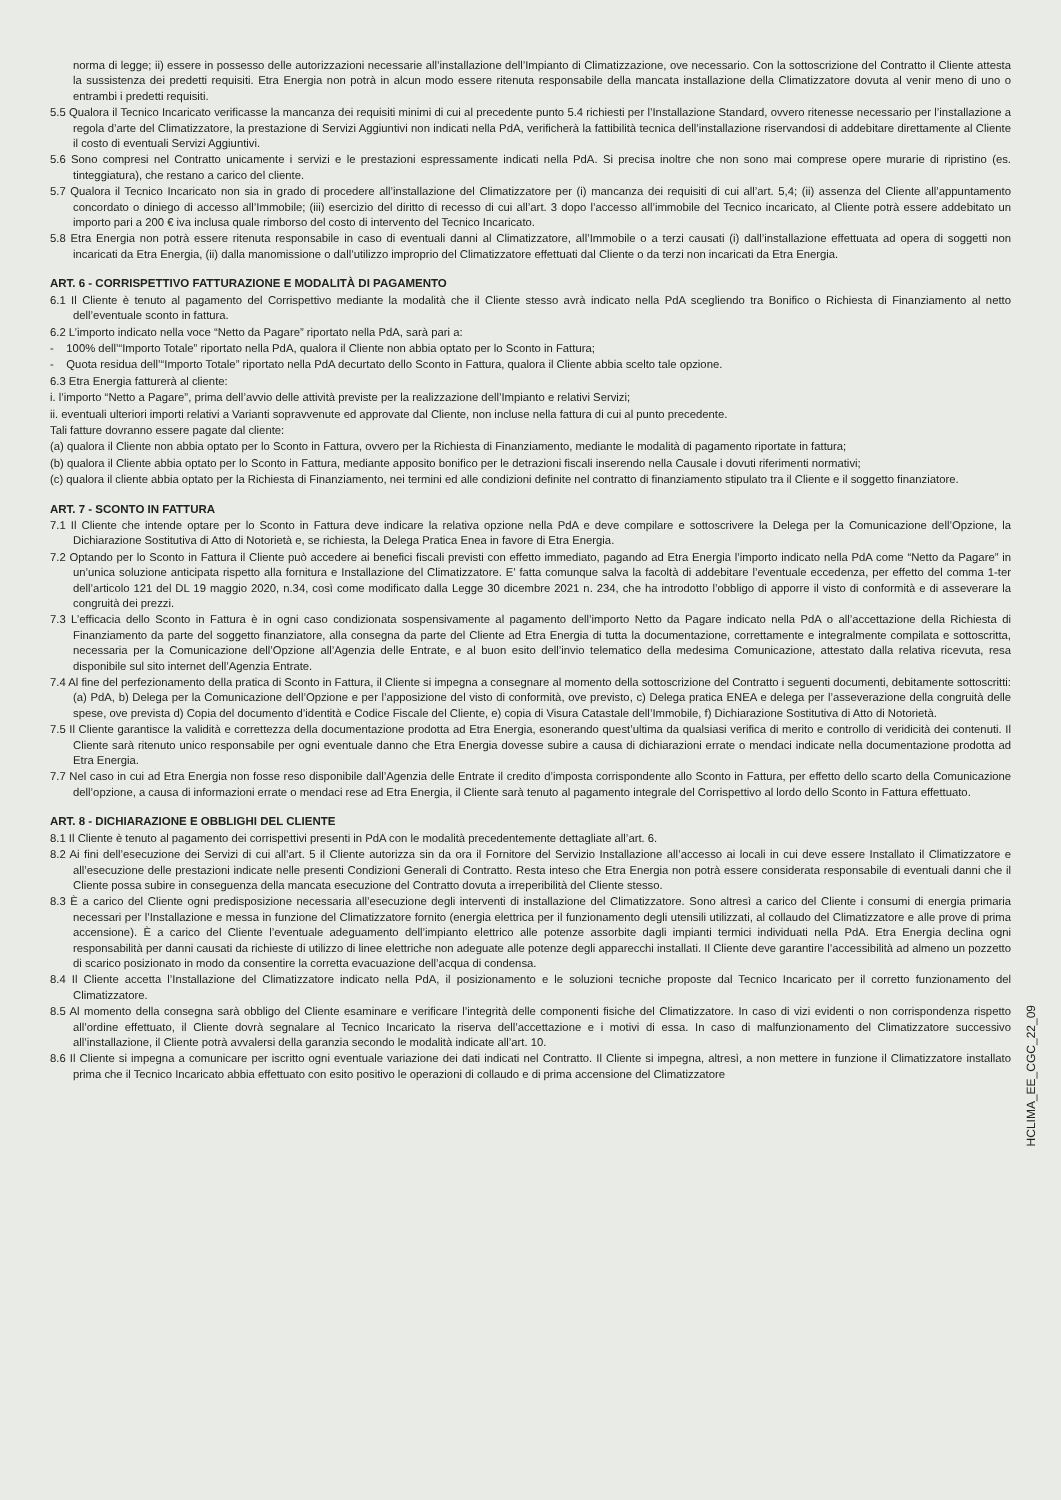norma di legge; ii) essere in possesso delle autorizzazioni necessarie all’installazione dell’Impianto di Climatizzazione, ove necessario. Con la sottoscrizione del Contratto il Cliente attesta la sussistenza dei predetti requisiti. Etra Energia non potrà in alcun modo essere ritenuta responsabile della mancata installazione della Climatizzatore dovuta al venir meno di uno o entrambi i predetti requisiti.
5.5 Qualora il Tecnico Incaricato verificasse la mancanza dei requisiti minimi di cui al precedente punto 5.4 richiesti per l’Installazione Standard, ovvero ritenesse necessario per l’installazione a regola d’arte del Climatizzatore, la prestazione di Servizi Aggiuntivi non indicati nella PdA, verificherà la fattibilità tecnica dell’installazione riservandosi di addebitare direttamente al Cliente il costo di eventuali Servizi Aggiuntivi.
5.6 Sono compresi nel Contratto unicamente i servizi e le prestazioni espressamente indicati nella PdA. Si precisa inoltre che non sono mai comprese opere murarie di ripristino (es. tinteggiatura), che restano a carico del cliente.
5.7 Qualora il Tecnico Incaricato non sia in grado di procedere all’installazione del Climatizzatore per (i) mancanza dei requisiti di cui all’art. 5,4; (ii) assenza del Cliente all’appuntamento concordato o diniego di accesso all’Immobile; (iii) esercizio del diritto di recesso di cui all’art. 3 dopo l’accesso all’immobile del Tecnico incaricato, al Cliente potrà essere addebitato un importo pari a 200 € iva inclusa quale rimborso del costo di intervento del Tecnico Incaricato.
5.8 Etra Energia non potrà essere ritenuta responsabile in caso di eventuali danni al Climatizzatore, all’Immobile o a terzi causati (i) dall’installazione effettuata ad opera di soggetti non incaricati da Etra Energia, (ii) dalla manomissione o dall’utilizzo improprio del Climatizzatore effettuati dal Cliente o da terzi non incaricati da Etra Energia.
ART. 6 - CORRISPETTIVO FATTURAZIONE E MODALITÀ DI PAGAMENTO
6.1 Il Cliente è tenuto al pagamento del Corrispettivo mediante la modalità che il Cliente stesso avrà indicato nella PdA scegliendo tra Bonifico o Richiesta di Finanziamento al netto dell’eventuale sconto in fattura.
6.2 L’importo indicato nella voce “Netto da Pagare” riportato nella PdA, sarà pari a:
- 100% dell’“Importo Totale” riportato nella PdA, qualora il Cliente non abbia optato per lo Sconto in Fattura;
- Quota residua dell’“Importo Totale” riportato nella PdA decurtato dello Sconto in Fattura, qualora il Cliente abbia scelto tale opzione.
6.3 Etra Energia fatturerà al cliente:
i. l’importo “Netto a Pagare”, prima dell’avvio delle attività previste per la realizzazione dell’Impianto e relativi Servizi;
ii. eventuali ulteriori importi relativi a Varianti sopravvenute ed approvate dal Cliente, non incluse nella fattura di cui al punto precedente.
Tali fatture dovranno essere pagate dal cliente:
(a) qualora il Cliente non abbia optato per lo Sconto in Fattura, ovvero per la Richiesta di Finanziamento, mediante le modalità di pagamento riportate in fattura;
(b) qualora il Cliente abbia optato per lo Sconto in Fattura, mediante apposito bonifico per le detrazioni fiscali inserendo nella Causale i dovuti riferimenti normativi;
(c) qualora il cliente abbia optato per la Richiesta di Finanziamento, nei termini ed alle condizioni definite nel contratto di finanziamento stipulato tra il Cliente e il soggetto finanziatore.
ART. 7 - SCONTO IN FATTURA
7.1 Il Cliente che intende optare per lo Sconto in Fattura deve indicare la relativa opzione nella PdA e deve compilare e sottoscrivere la Delega per la Comunicazione dell’Opzione, la Dichiarazione Sostitutiva di Atto di Notorietà e, se richiesta, la Delega Pratica Enea in favore di Etra Energia.
7.2 Optando per lo Sconto in Fattura il Cliente può accedere ai benefici fiscali previsti con effetto immediato, pagando ad Etra Energia l’importo indicato nella PdA come “Netto da Pagare” in un’unica soluzione anticipata rispetto alla fornitura e Installazione del Climatizzatore. E’ fatta comunque salva la facoltà di addebitare l’eventuale eccedenza, per effetto del comma 1-ter dell’articolo 121 del DL 19 maggio 2020, n.34, così come modificato dalla Legge 30 dicembre 2021 n. 234, che ha introdotto l’obbligo di apporre il visto di conformità e di asseverare la congruità dei prezzi.
7.3 L’efficacia dello Sconto in Fattura è in ogni caso condizionata sospensivamente al pagamento dell’importo Netto da Pagare indicato nella PdA o all’accettazione della Richiesta di Finanziamento da parte del soggetto finanziatore, alla consegna da parte del Cliente ad Etra Energia di tutta la documentazione, correttamente e integralmente compilata e sottoscritta, necessaria per la Comunicazione dell’Opzione all’Agenzia delle Entrate, e al buon esito dell’invio telematico della medesima Comunicazione, attestato dalla relativa ricevuta, resa disponibile sul sito internet dell’Agenzia Entrate.
7.4 Al fine del perfezionamento della pratica di Sconto in Fattura, il Cliente si impegna a consegnare al momento della sottoscrizione del Contratto i seguenti documenti, debitamente sottoscritti: (a) PdA, b) Delega per la Comunicazione dell’Opzione e per l’apposizione del visto di conformità, ove previsto, c) Delega pratica ENEA e delega per l’asseverazione della congruità delle spese, ove prevista d) Copia del documento d’identità e Codice Fiscale del Cliente, e) copia di Visura Catastale dell’Immobile, f) Dichiarazione Sostitutiva di Atto di Notorietà.
7.5 Il Cliente garantisce la validità e correttezza della documentazione prodotta ad Etra Energia, esonerando quest’ultima da qualsiasi verifica di merito e controllo di veridicità dei contenuti. Il Cliente sarà ritenuto unico responsabile per ogni eventuale danno che Etra Energia dovesse subire a causa di dichiarazioni errate o mendaci indicate nella documentazione prodotta ad Etra Energia.
7.7 Nel caso in cui ad Etra Energia non fosse reso disponibile dall’Agenzia delle Entrate il credito d’imposta corrispondente allo Sconto in Fattura, per effetto dello scarto della Comunicazione dell’opzione, a causa di informazioni errate o mendaci rese ad Etra Energia, il Cliente sarà tenuto al pagamento integrale del Corrispettivo al lordo dello Sconto in Fattura effettuato.
ART. 8 - DICHIARAZIONE E OBBLIGHI DEL CLIENTE
8.1 Il Cliente è tenuto al pagamento dei corrispettivi presenti in PdA con le modalità precedentemente dettagliate all’art. 6.
8.2 Ai fini dell’esecuzione dei Servizi di cui all’art. 5 il Cliente autorizza sin da ora il Fornitore del Servizio Installazione all’accesso ai locali in cui deve essere Installato il Climatizzatore e all’esecuzione delle prestazioni indicate nelle presenti Condizioni Generali di Contratto. Resta inteso che Etra Energia non potrà essere considerata responsabile di eventuali danni che il Cliente possa subire in conseguenza della mancata esecuzione del Contratto dovuta a irreperibilità del Cliente stesso.
8.3 È a carico del Cliente ogni predisposizione necessaria all’esecuzione degli interventi di installazione del Climatizzatore. Sono altresì a carico del Cliente i consumi di energia primaria necessari per l’Installazione e messa in funzione del Climatizzatore fornito (energia elettrica per il funzionamento degli utensili utilizzati, al collaudo del Climatizzatore e alle prove di prima accensione). È a carico del Cliente l’eventuale adeguamento dell’impianto elettrico alle potenze assorbite dagli impianti termici individuati nella PdA. Etra Energia declina ogni responsabilità per danni causati da richieste di utilizzo di linee elettriche non adeguate alle potenze degli apparecchi installati. Il Cliente deve garantire l’accessibilità ad almeno un pozzetto di scarico posizionato in modo da consentire la corretta evacuazione dell’acqua di condensa.
8.4 Il Cliente accetta l’Installazione del Climatizzatore indicato nella PdA, il posizionamento e le soluzioni tecniche proposte dal Tecnico Incaricato per il corretto funzionamento del Climatizzatore.
8.5 Al momento della consegna sarà obbligo del Cliente esaminare e verificare l’integrità delle componenti fisiche del Climatizzatore. In caso di vizi evidenti o non corrispondenza rispetto all’ordine effettuato, il Cliente dovrà segnalare al Tecnico Incaricato la riserva dell’accettazione e i motivi di essa. In caso di malfunzionamento del Climatizzatore successivo all’installazione, il Cliente potrà avvalersi della garanzia secondo le modalità indicate all’art. 10.
8.6 Il Cliente si impegna a comunicare per iscritto ogni eventuale variazione dei dati indicati nel Contratto. Il Cliente si impegna, altresì, a non mettere in funzione il Climatizzatore installato prima che il Tecnico Incaricato abbia effettuato con esito positivo le operazioni di collaudo e di prima accensione del Climatizzatore
HCLIMA_EE_CGC_22_09